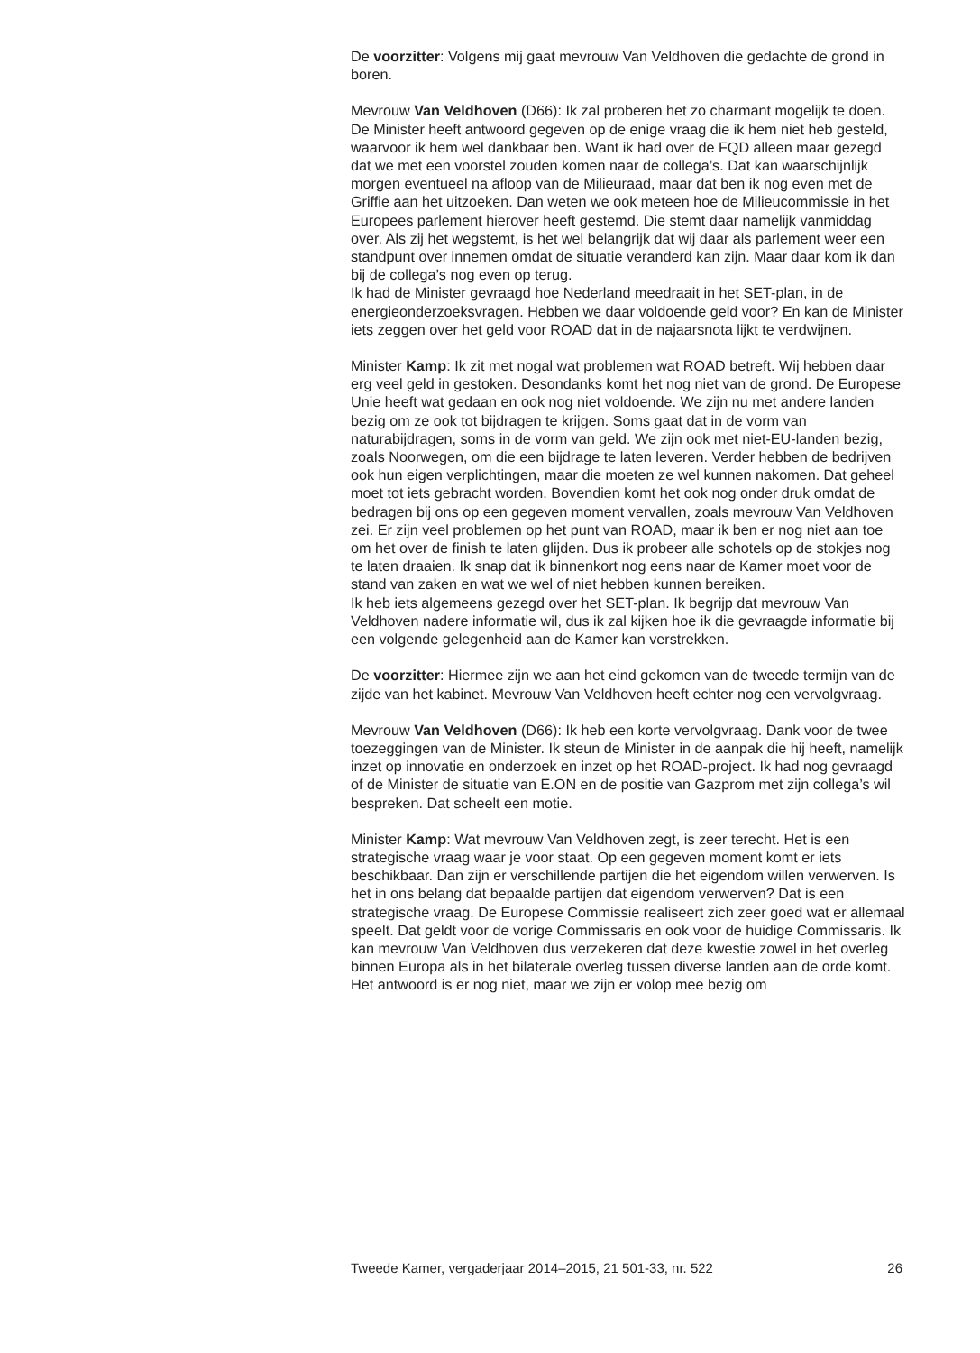De voorzitter: Volgens mij gaat mevrouw Van Veldhoven die gedachte de grond in boren.
Mevrouw Van Veldhoven (D66): Ik zal proberen het zo charmant mogelijk te doen. De Minister heeft antwoord gegeven op de enige vraag die ik hem niet heb gesteld, waarvoor ik hem wel dankbaar ben. Want ik had over de FQD alleen maar gezegd dat we met een voorstel zouden komen naar de collega’s. Dat kan waarschijnlijk morgen eventueel na afloop van de Milieuraad, maar dat ben ik nog even met de Griffie aan het uitzoeken. Dan weten we ook meteen hoe de Milieucommissie in het Europees parlement hierover heeft gestemd. Die stemt daar namelijk vanmiddag over. Als zij het wegstemt, is het wel belangrijk dat wij daar als parlement weer een standpunt over innemen omdat de situatie veranderd kan zijn. Maar daar kom ik dan bij de collega’s nog even op terug.
Ik had de Minister gevraagd hoe Nederland meedraait in het SET-plan, in de energieonderzoeksvragen. Hebben we daar voldoende geld voor? En kan de Minister iets zeggen over het geld voor ROAD dat in de najaarsnota lijkt te verdwijnen.
Minister Kamp: Ik zit met nogal wat problemen wat ROAD betreft. Wij hebben daar erg veel geld in gestoken. Desondanks komt het nog niet van de grond. De Europese Unie heeft wat gedaan en ook nog niet voldoende. We zijn nu met andere landen bezig om ze ook tot bijdragen te krijgen. Soms gaat dat in de vorm van naturabijdragen, soms in de vorm van geld. We zijn ook met niet-EU-landen bezig, zoals Noorwegen, om die een bijdrage te laten leveren. Verder hebben de bedrijven ook hun eigen verplichtingen, maar die moeten ze wel kunnen nakomen. Dat geheel moet tot iets gebracht worden. Bovendien komt het ook nog onder druk omdat de bedragen bij ons op een gegeven moment vervallen, zoals mevrouw Van Veldhoven zei. Er zijn veel problemen op het punt van ROAD, maar ik ben er nog niet aan toe om het over de finish te laten glijden. Dus ik probeer alle schotels op de stokjes nog te laten draaien. Ik snap dat ik binnenkort nog eens naar de Kamer moet voor de stand van zaken en wat we wel of niet hebben kunnen bereiken.
Ik heb iets algemeens gezegd over het SET-plan. Ik begrijp dat mevrouw Van Veldhoven nadere informatie wil, dus ik zal kijken hoe ik die gevraagde informatie bij een volgende gelegenheid aan de Kamer kan verstrekken.
De voorzitter: Hiermee zijn we aan het eind gekomen van de tweede termijn van de zijde van het kabinet. Mevrouw Van Veldhoven heeft echter nog een vervolgvraag.
Mevrouw Van Veldhoven (D66): Ik heb een korte vervolgvraag. Dank voor de twee toezeggingen van de Minister. Ik steun de Minister in de aanpak die hij heeft, namelijk inzet op innovatie en onderzoek en inzet op het ROAD-project. Ik had nog gevraagd of de Minister de situatie van E.ON en de positie van Gazprom met zijn collega’s wil bespreken. Dat scheelt een motie.
Minister Kamp: Wat mevrouw Van Veldhoven zegt, is zeer terecht. Het is een strategische vraag waar je voor staat. Op een gegeven moment komt er iets beschikbaar. Dan zijn er verschillende partijen die het eigendom willen verwerven. Is het in ons belang dat bepaalde partijen dat eigendom verwerven? Dat is een strategische vraag. De Europese Commissie realiseert zich zeer goed wat er allemaal speelt. Dat geldt voor de vorige Commissaris en ook voor de huidige Commissaris. Ik kan mevrouw Van Veldhoven dus verzekeren dat deze kwestie zowel in het overleg binnen Europa als in het bilaterale overleg tussen diverse landen aan de orde komt. Het antwoord is er nog niet, maar we zijn er volop mee bezig om
Tweede Kamer, vergaderjaar 2014–2015, 21 501-33, nr. 522 26